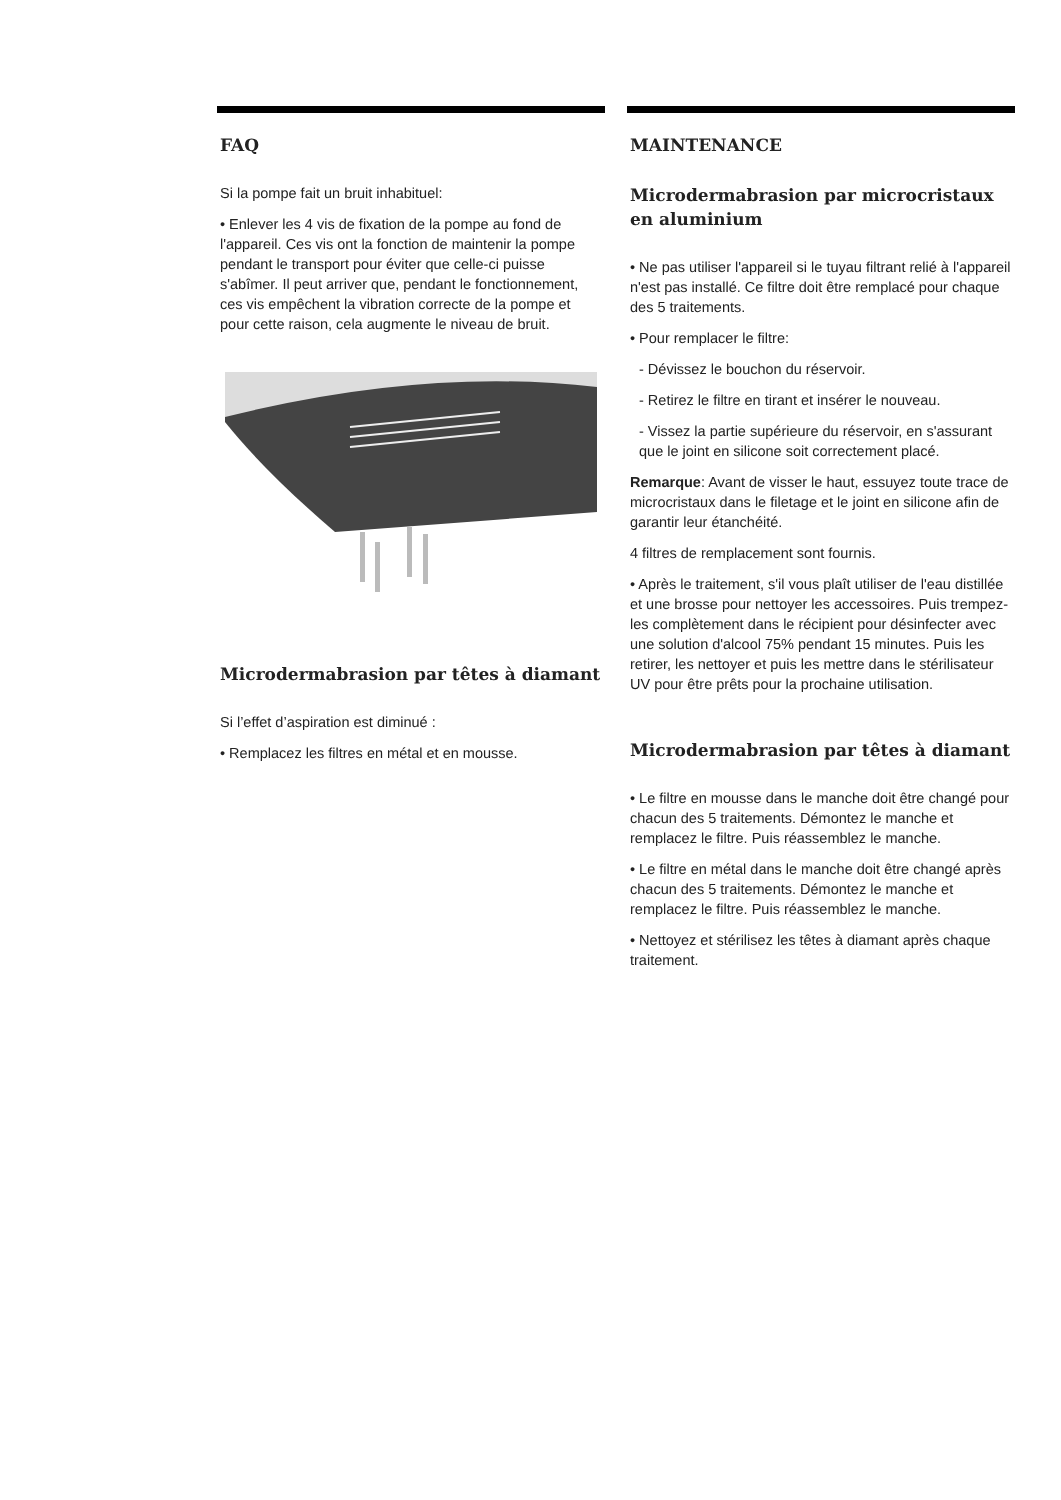FAQ
Si la pompe fait un bruit inhabituel:
• Enlever les 4 vis de fixation de la pompe au fond de l'appareil. Ces vis ont la fonction de maintenir la pompe pendant le transport pour éviter que celle-ci puisse s'abîmer. Il peut arriver que, pendant le fonctionnement, ces vis empêchent la vibration correcte de la pompe et pour cette raison, cela augmente le niveau de bruit.
Microdermabrasion par têtes à diamant
Si l’effet d’aspiration est diminué :
• Remplacez les filtres en métal et en mousse.
MAINTENANCE
Microdermabrasion par microcristaux en aluminium
• Ne pas utiliser l'appareil si le tuyau filtrant relié à l'appareil n'est pas installé. Ce filtre doit être remplacé pour chaque des 5 traitements.
• Pour remplacer le filtre:
- Dévissez le bouchon du réservoir.
- Retirez le filtre en tirant et insérer le nouveau.
- Vissez la partie supérieure du réservoir, en s'assurant que le joint en silicone soit correctement placé.
Remarque: Avant de visser le haut, essuyez toute trace de microcristaux dans le filetage et le joint en silicone afin de garantir leur étanchéité.
4 filtres de remplacement sont fournis.
• Après le traitement, s'il vous plaît utiliser de l'eau distillée et une brosse pour nettoyer les accessoires. Puis trempez-les complètement dans le récipient pour désinfecter avec une solution d'alcool 75% pendant 15 minutes. Puis les retirer, les nettoyer et puis les mettre dans le stérilisateur UV pour être prêts pour la prochaine utilisation.
Microdermabrasion par têtes à diamant
• Le filtre en mousse dans le manche doit être changé pour chacun des 5 traitements. Démontez le manche et remplacez le filtre. Puis réassemblez le manche.
• Le filtre en métal dans le manche doit être changé après chacun des 5 traitements. Démontez le manche et remplacez le filtre. Puis réassemblez le manche.
• Nettoyez et stérilisez les têtes à diamant après chaque traitement.